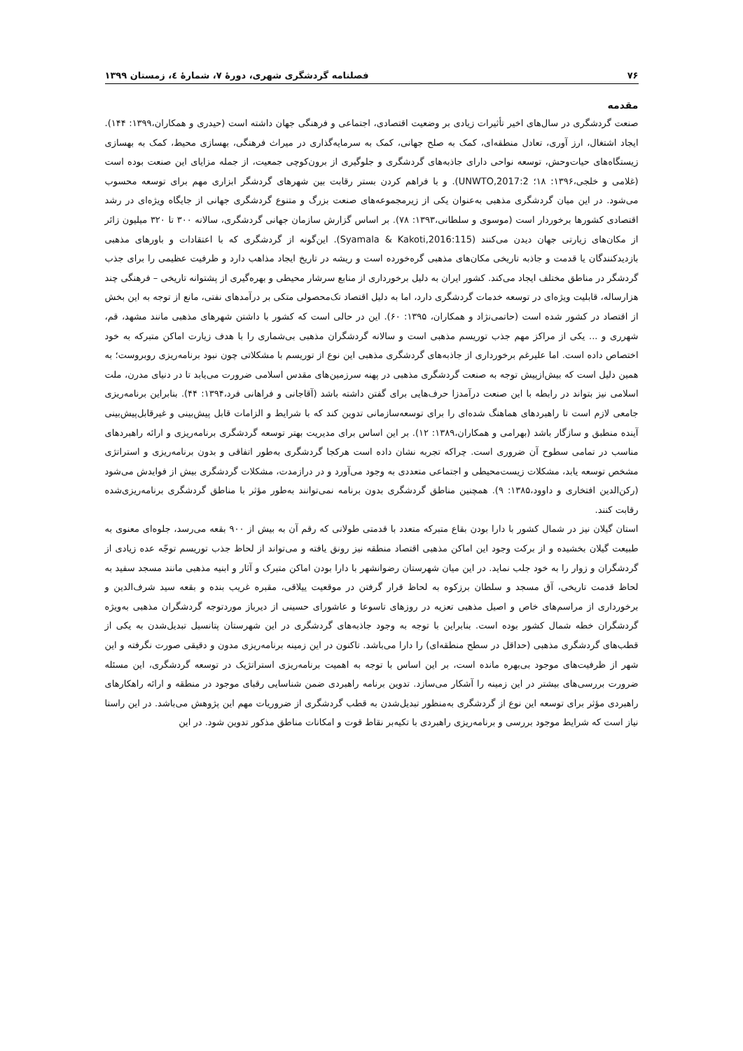۷۶ فصلنامه گردشگری شهری، دورهٔ ۷، شمارهٔ ٤، زمستان ۱۳۹۹
مقدمه
صنعت گردشگری در سال‌های اخیر تأثیرات زیادی بر وضعیت اقتصادی، اجتماعی و فرهنگی جهان داشته است (حیدری و همکاران،۱۳۹۹: ۱۴۴). ایجاد اشتغال، ارز آوری، تعادل منطقه‌ای، کمک به صلح جهانی، کمک به سرمایه‌گذاری در میراث فرهنگی، بهسازی محیط، کمک به بهسازی زیستگاه‌های حیات‌وحش، توسعه نواحی دارای جاذبه‌های گردشگری و جلوگیری از برون‌کوچی جمعیت، از جمله مزایای این صنعت بوده است (غلامی و خلجی،۱۳۹۶: ۱۸؛ UNWTO,2017:2). و با فراهم کردن بستر رقابت بین شهرهای گردشگر ابزاری مهم برای توسعه محسوب می‌شود. در این میان گردشگری مذهبی به‌عنوان یکی از زیرمجموعه‌های صنعت بزرگ و متنوع گردشگری جهانی از جایگاه ویژه‌ای در رشد اقتصادی کشورها برخوردار است (موسوی و سلطانی،۱۳۹۳: ۷۸). بر اساس گزارش سازمان جهانی گردشگری، سالانه ۳۰۰ تا ۳۲۰ میلیون زائر از مکان‌های زیارتی جهان دیدن می‌کنند (Syamala & Kakoti,2016:115). این‌گونه از گردشگری که با اعتقادات و باورهای مذهبی بازدیدکنندگان یا قدمت و جاذبه تاریخی مکان‌های مذهبی گره‌خورده است و ریشه در تاریخ ایجاد مذاهب دارد و ظرفیت عظیمی را برای جذب گردشگر در مناطق مختلف ایجاد می‌کند. کشور ایران به دلیل برخورداری از منابع سرشار محیطی و بهره‌گیری از پشتوانه تاریخی – فرهنگی چند هزارساله، قابلیت ویژه‌ای در توسعه خدمات گردشگری دارد، اما به دلیل اقتصاد تک‌محصولی متکی بر درآمدهای نفتی، مانع از توجه به این بخش از اقتصاد در کشور شده است (حاتمی‌نژاد و همکاران، ۱۳۹۵: ۶۰). این در حالی است که کشور با داشتن شهرهای مذهبی مانند مشهد، قم، شهرری و ... یکی از مراکز مهم جذب توریسم مذهبی است و سالانه گردشگران مذهبی بی‌شماری را با هدف زیارت اماکن متبرکه به خود اختصاص داده است. اما علیرغم برخورداری از جاذبه‌های گردشگری مذهبی این نوع از توریسم با مشکلاتی چون نبود برنامه‌ریزی روبروست؛ به همین دلیل است که بیش‌ازپیش توجه به صنعت گردشگری مذهبی در پهنه سرزمین‌های مقدس اسلامی ضرورت می‌یابد تا در دنیای مدرن، ملت اسلامی نیز بتواند در رابطه با این صنعت درآمدزا حرف‌هایی برای گفتن داشته باشد (آقاجانی و فراهانی فرد،۱۳۹۴: ۴۴). بنابراین برنامه‌ریزی جامعی لازم است تا راهبردهای هماهنگ شده‌ای را برای توسعه‌سازمانی تدوین کند که با شرایط و الزامات قابل پیش‌بینی و غیرقابل‌پیش‌بینی آینده منطبق و سازگار باشد (بهرامی و همکاران،۱۳۸۹: ۱۲). بر این اساس برای مدیریت بهتر توسعه گردشگری برنامه‌ریزی و ارائه راهبردهای مناسب در تمامی سطوح آن ضروری است. چراکه تجربه نشان داده است هرکجا گردشگری به‌طور اتفاقی و بدون برنامه‌ریزی و استراتژی مشخص توسعه یابد، مشکلات زیست‌محیطی و اجتماعی متعددی به وجود می‌آورد و در درازمدت، مشکلات گردشگری بیش از فوایدش می‌شود (رکن‌الدین افتخاری و داوود،۱۳۸۵: ۹). همچنین مناطق گردشگری بدون برنامه نمی‌توانند به‌طور مؤثر با مناطق گردشگری برنامه‌ریزی‌شده رقابت کنند.
استان گیلان نیز در شمال کشور با دارا بودن بقاع متبرکه متعدد با قدمتی طولانی که رقم آن به بیش از ۹۰۰ بقعه می‌رسد، جلوه‌ای معنوی به طبیعت گیلان بخشیده و از برکت وجود این اماکن مذهبی اقتصاد منطقه نیز رونق یافته و می‌تواند از لحاظ جذب توریسم توجّه عده زیادی از گردشگران و زوار را به خود جلب نماید. در این میان شهرستان رضوانشهر با دارا بودن اماکن متبرک و آثار و ابنیه مذهبی مانند مسجد سفید به لحاظ قدمت تاریخی، آق مسجد و سلطان برزکوه به لحاظ قرار گرفتن در موقعیت ییلاقی، مقبره غریب بنده و بقعه سید شرف‌الدین و برخورداری از مراسم‌های خاص و اصیل مذهبی تعزیه در روزهای تاسوعا و عاشورای حسینی از دیرباز موردتوجه گردشگران مذهبی به‌ویژه گردشگران خطه شمال کشور بوده است. بنابراین با توجه به وجود جاذبه‌های گردشگری در این شهرستان پتانسیل تبدیل‌شدن به یکی از قطب‌های گردشگری مذهبی (حداقل در سطح منطقه‌ای) را دارا می‌باشد. تاکنون در این زمینه برنامه‌ریزی مدون و دقیقی صورت نگرفته و این شهر از ظرفیت‌های موجود بی‌بهره مانده است، بر این اساس با توجه به اهمیت برنامه‌ریزی استراتژیک در توسعه گردشگری، این مسئله ضرورت بررسی‌های بیشتر در این زمینه را آشکار می‌سازد. تدوین برنامه راهبردی ضمن شناسایی رقبای موجود در منطقه و ارائه راهکارهای راهبردی مؤثر برای توسعه این نوع از گردشگری به‌منظور تبدیل‌شدن به قطب گردشگری از ضروریات مهم این پژوهش می‌باشد. در این راستا نیاز است که شرایط موجود بررسی و برنامه‌ریزی راهبردی با تکیه‌بر نقاط قوت و امکانات مناطق مذکور تدوین شود. در این